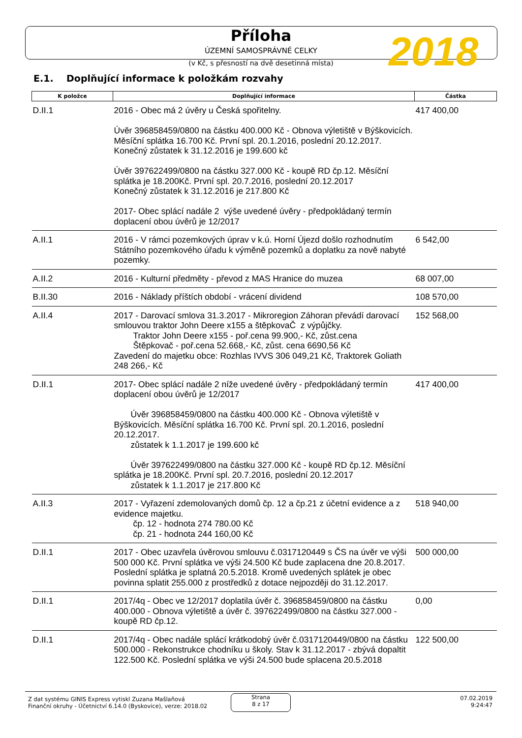Příloha
ÚZEMNÍ SAMOSPRÁVNÉ CELKY
(v Kč, s přesností na dvě desetinná místa)
2018
E.1. Doplňující informace k položkám rozvahy
| K položce | Doplňující informace | Částka |
| --- | --- | --- |
| D.II.1 | 2016 - Obec má 2 úvěry u Česká spořitelny. Úvěr 396858459/0800 na částku 400.000 Kč - Obnova výletiště v Býškovicích. Měsíční splátka 16.700 Kč. První spl. 20.1.2016, poslední 20.12.2017. Konečný zůstatek k 31.12.2016 je 199.600 kč Úvěr 397622499/0800 na částku 327.000 Kč - koupě RD čp.12. Měsíční splátka je 18.200Kč. První spl. 20.7.2016, poslední 20.12.2017 Konečný zůstatek k 31.12.2016 je 217.800 Kč 2017- Obec splácí nadále 2 výše uvedené úvěry - předpokládaný termín doplacení obou úvěrů je 12/2017 | 417 400,00 |
| A.II.1 | 2016 - V rámci pozemkových úprav v k.ú. Horní Újezd došlo rozhodnutím Státního pozemkového úřadu k výměně pozemků a doplatku za nově nabyté pozemky. | 6 542,00 |
| A.II.2 | 2016 - Kulturní předměty - převod z MAS Hranice do muzea | 68 007,00 |
| B.II.30 | 2016 - Náklady příštích období - vrácení dividend | 108 570,00 |
| A.II.4 | 2017 - Darovací smlova 31.3.2017 - Mikroregion Záhoran převádí darovací smlouvou traktor John Deere x155 a štěpkovaČ z výpůjčky. Traktor John Deere x155 - poř.cena 99.900,- Kč, zůst.cena Štěpkovač - poř.cena 52.668,- Kč, zůst. cena 6690,56 Kč Zavedení do majetku obce: Rozhlas IVVS 306 049,21 Kč, Traktorek Goliath 248 266,- Kč | 152 568,00 |
| D.II.1 | 2017- Obec splácí nadále 2 níže uvedené úvěry - předpokládaný termín doplacení obou úvěrů je 12/2017 Úvěr 396858459/0800 na částku 400.000 Kč - Obnova výletiště v Býškovicích. Měsíční splátka 16.700 Kč. První spl. 20.1.2016, poslední 20.12.2017. zůstatek k 1.1.2017 je 199.600 kč Úvěr 397622499/0800 na částku 327.000 Kč - koupě RD čp.12. Měsíční splátka je 18.200Kč. První spl. 20.7.2016, poslední 20.12.2017 zůstatek k 1.1.2017 je 217.800 Kč | 417 400,00 |
| A.II.3 | 2017 - Vyřazení zdemolovaných domů čp. 12 a čp.21 z účetní evidence a z evidence majetku. čp. 12 - hodnota 274 780.00 Kč čp. 21 - hodnota 244 160,00 Kč | 518 940,00 |
| D.II.1 | 2017 - Obec uzavřela úvěrovou smlouvu č.0317120449 s ČS na úvěr ve výši 500 000 Kč. První splátka ve výši 24.500 Kč bude zaplacena dne 20.8.2017. Poslední splátka je splatná 20.5.2018. Kromě uvedených splátek je obec povinna splatit 255.000 z prostředků z dotace nejpozději do 31.12.2017. | 500 000,00 |
| D.II.1 | 2017/4q - Obec ve 12/2017 doplatila úvěr č. 396858459/0800 na částku 400.000 - Obnova výletiště a úvěr č. 397622499/0800 na částku 327.000 - koupě RD čp.12. | 0,00 |
| D.II.1 | 2017/4q - Obec nadále splácí krátkodobý úvěr č.0317120449/0800 na částku 500.000 - Rekonstrukce chodníku u školy. Stav k 31.12.2017 - zbývá dopaltit 122.500 Kč. Poslední splátka ve výši 24.500 bude splacena 20.5.2018 | 122 500,00 |
Z dat systému GINIS Express vytiskl Zuzana Mašlaňová
Finanční okruhy - Účetnictví 6.14.0 (Byskovice), verze: 2018.02
Strana
8 z 17
07.02.2019
9:24:47